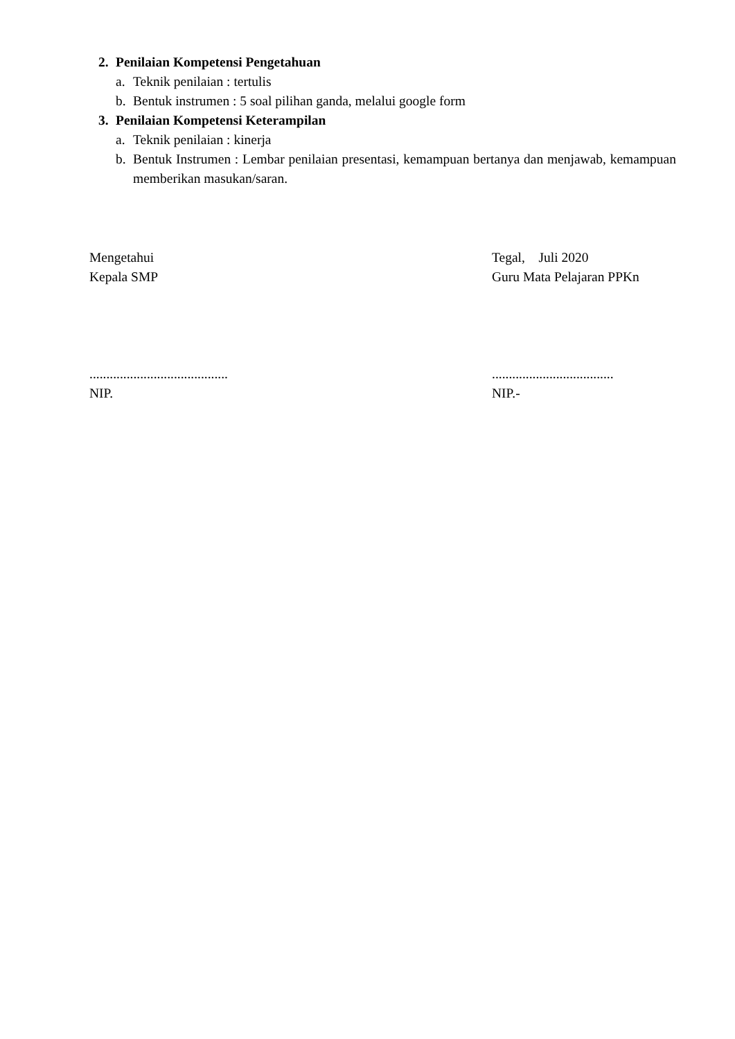2. Penilaian Kompetensi Pengetahuan
a. Teknik penilaian : tertulis
b. Bentuk instrumen : 5 soal pilihan ganda, melalui google form
3. Penilaian Kompetensi Keterampilan
a. Teknik penilaian : kinerja
b. Bentuk Instrumen : Lembar penilaian presentasi, kemampuan bertanya dan menjawab, kemampuan memberikan masukan/saran.
Mengetahui
Kepala SMP
.........................................
NIP.
Tegal, Juli 2020
Guru Mata Pelajaran PPKn
....................................
NIP.-